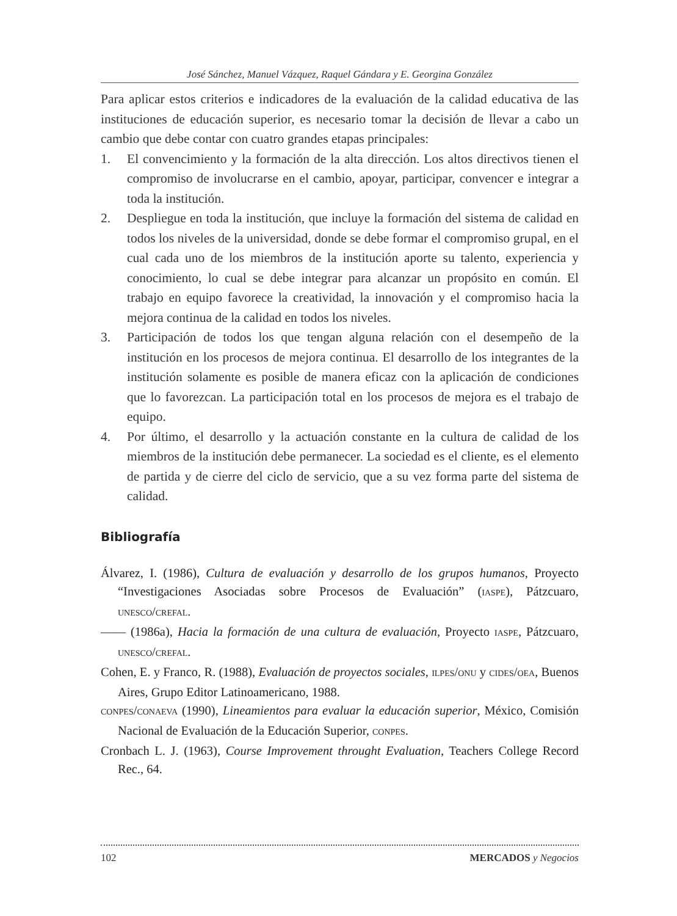José Sánchez, Manuel Vázquez, Raquel Gándara y E. Georgina González
Para aplicar estos criterios e indicadores de la evaluación de la calidad educativa de las instituciones de educación superior, es necesario tomar la decisión de llevar a cabo un cambio que debe contar con cuatro grandes etapas principales:
1. El convencimiento y la formación de la alta dirección. Los altos directivos tienen el compromiso de involucrarse en el cambio, apoyar, participar, convencer e integrar a toda la institución.
2. Despliegue en toda la institución, que incluye la formación del sistema de calidad en todos los niveles de la universidad, donde se debe formar el compromiso grupal, en el cual cada uno de los miembros de la institución aporte su talento, experiencia y conocimiento, lo cual se debe integrar para alcanzar un propósito en común. El trabajo en equipo favorece la creatividad, la innovación y el compromiso hacia la mejora continua de la calidad en todos los niveles.
3. Participación de todos los que tengan alguna relación con el desempeño de la institución en los procesos de mejora continua. El desarrollo de los integrantes de la institución solamente es posible de manera eficaz con la aplicación de condiciones que lo favorezcan. La participación total en los procesos de mejora es el trabajo de equipo.
4. Por último, el desarrollo y la actuación constante en la cultura de calidad de los miembros de la institución debe permanecer. La sociedad es el cliente, es el elemento de partida y de cierre del ciclo de servicio, que a su vez forma parte del sistema de calidad.
Bibliografía
Álvarez, I. (1986), Cultura de evaluación y desarrollo de los grupos humanos, Proyecto “Investigaciones Asociadas sobre Procesos de Evaluación” (IASPE), Pátzcuaro, UNESCO/CREFAL.
—— (1986a), Hacia la formación de una cultura de evaluación, Proyecto IASPE, Pátzcuaro, UNESCO/CREFAL.
Cohen, E. y Franco, R. (1988), Evaluación de proyectos sociales, ILPES/ONU y CIDES/OEA, Buenos Aires, Grupo Editor Latinoamericano, 1988.
CONPES/CONAEVA (1990), Lineamientos para evaluar la educación superior, México, Comisión Nacional de Evaluación de la Educación Superior, CONPES.
Cronbach L. J. (1963), Course Improvement throught Evaluation, Teachers College Record Rec., 64.
102 MERCADOS y Negocios